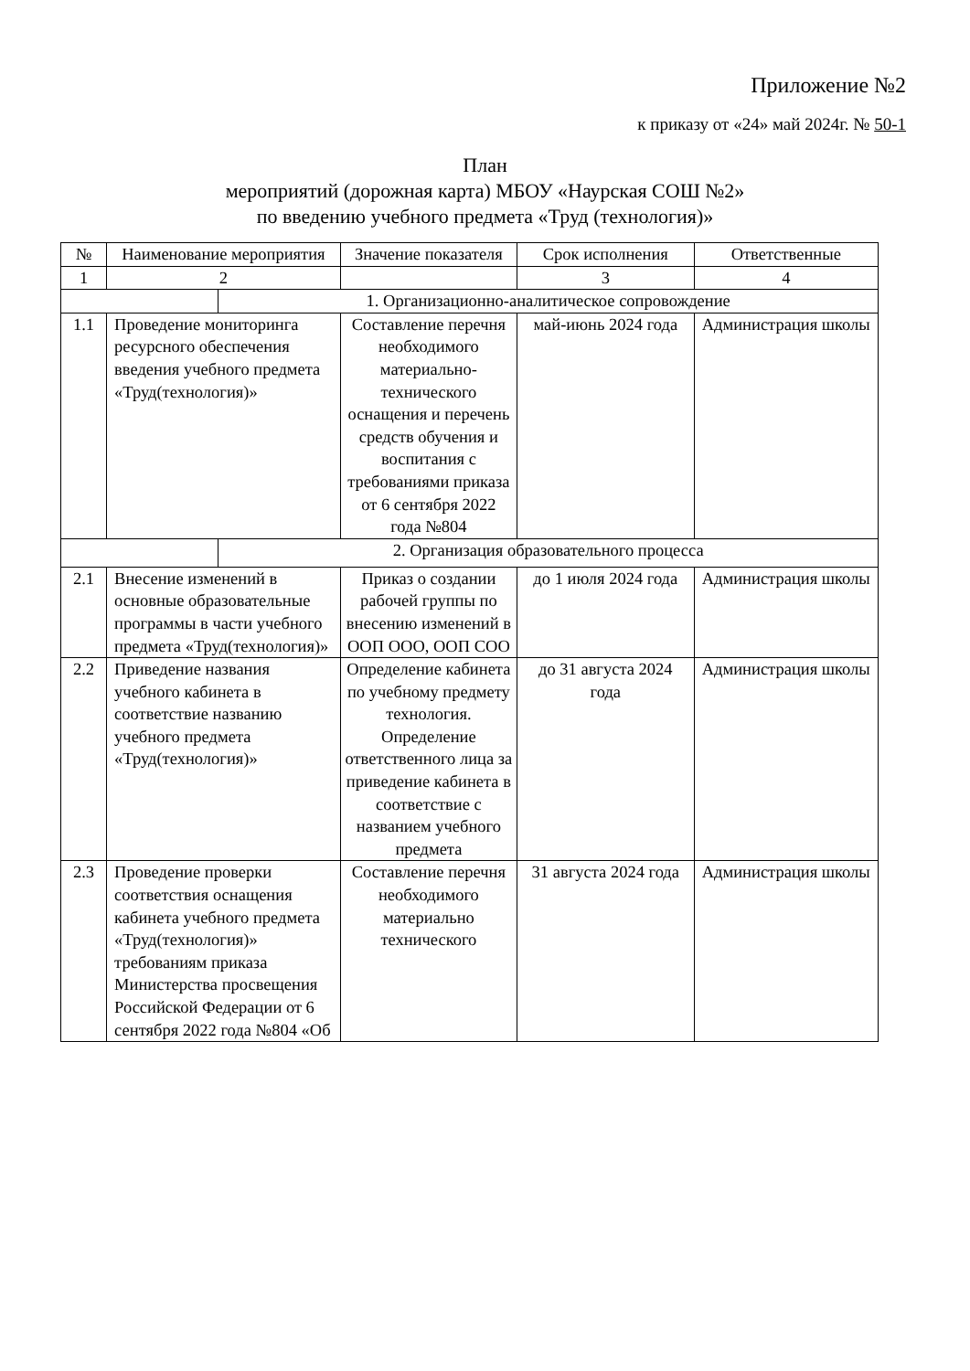Приложение №2
к приказу от «24» май 2024г. № 50-1
План
мероприятий (дорожная карта) МБОУ «Наурская СОШ №2»
по введению учебного предмета «Труд (технология)»
| № | Наименование мероприятия | | Значение показателя | Срок исполнения | Ответственные |
| 1 | 2 | | | 3 | 4 |
| | | 1. Организационно-аналитическое сопровождение | | | |
| 1.1 | Проведение мониторинга ресурсного обеспечения введения учебного предмета «Труд(технология)» | | Составление перечня необходимого материально-технического оснащения и перечень средств обучения и воспитания с требованиями приказа от 6 сентября 2022 года №804 | май-июнь 2024 года | Администрация школы |
| | | 2. Организация образовательного процесса | | | |
| 2.1 | Внесение изменений в основные образовательные программы в части учебного предмета «Труд(технология)» | | Приказ о создании рабочей группы по внесению изменений в ООП ООО, ООП СОО | до 1 июля 2024 года | Администрация школы |
| 2.2 | Приведение названия учебного кабинета в соответствие названию учебного предмета «Труд(технология)» | | Определение кабинета по учебному предмету технология. Определение ответственного лица за приведение кабинета в соответствие с названием учебного предмета | до 31 августа 2024 года | Администрация школы |
| 2.3 | Проведение проверки соответствия оснащения кабинета учебного предмета «Труд(технология)» требованиям приказа Министерства просвещения Российской Федерации от 6 сентября 2022 года №804 «Об | | Составление перечня необходимого материально технического | 31 августа 2024 года | Администрация школы |